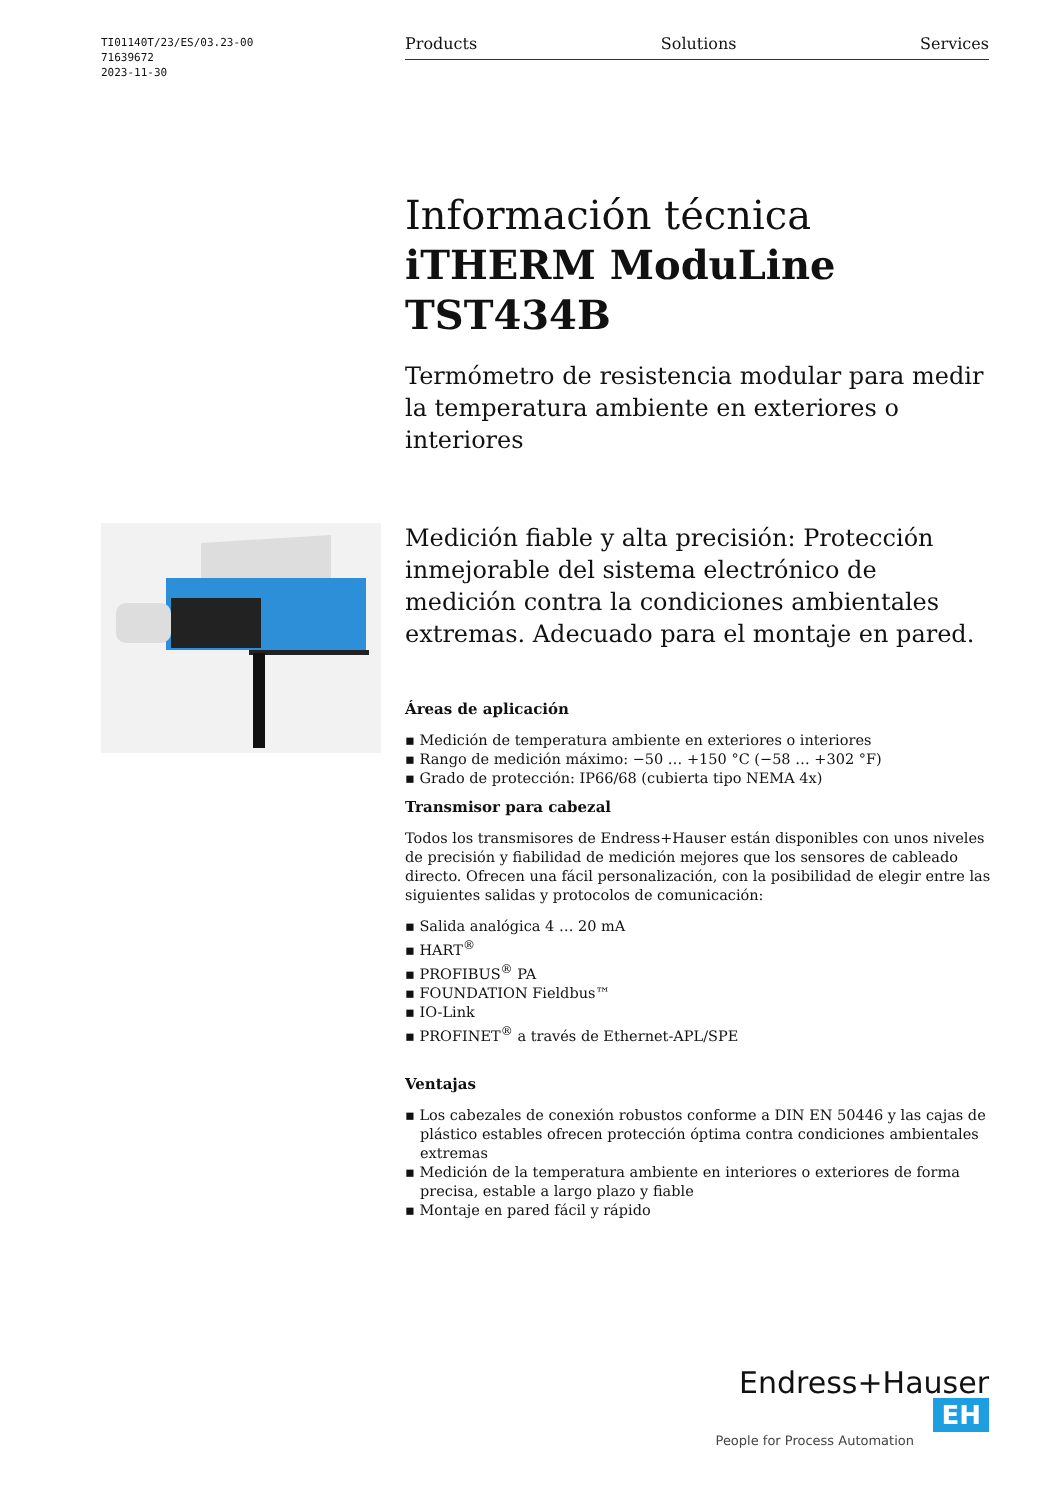TI01140T/23/ES/03.23-00
71639672
2023-11-30
Products Solutions Services
Información técnica
iTHERM ModuLine TST434B
Termómetro de resistencia modular para medir la temperatura ambiente en exteriores o interiores
Medición fiable y alta precisión: Protección inmejorable del sistema electrónico de medición contra la condiciones ambientales extremas. Adecuado para el montaje en pared.
Áreas de aplicación
▪ Medición de temperatura ambiente en exteriores o interiores
▪ Rango de medición máximo: −50 … +150 °C (−58 … +302 °F)
▪ Grado de protección: IP66/68 (cubierta tipo NEMA 4x)
Transmisor para cabezal
Todos los transmisores de Endress+Hauser están disponibles con unos niveles de precisión y fiabilidad de medición mejores que los sensores de cableado directo. Ofrecen una fácil personalización, con la posibilidad de elegir entre las siguientes salidas y protocolos de comunicación:
▪ Salida analógica 4 … 20 mA
▪ HART<sup>®</sup>
▪ PROFIBUS<sup>®</sup> PA
▪ FOUNDATION Fieldbus™
▪ IO-Link
▪ PROFINET<sup>®</sup> a través de Ethernet-APL/SPE
Ventajas
▪ Los cabezales de conexión robustos conforme a DIN EN 50446 y las cajas de plástico estables ofrecen protección óptima contra condiciones ambientales extremas
▪ Medición de la temperatura ambiente en interiores o exteriores de forma precisa, estable a largo plazo y fiable
▪ Montaje en pared fácil y rápido
Endress+Hauser EH
People for Process Automation